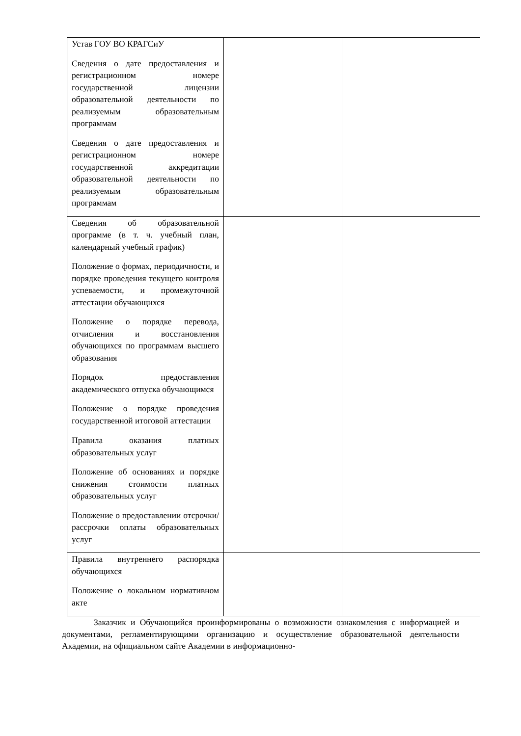| Устав ГОУ ВО КРАГСиУ Сведения о дате предоставления и регистрационном номере государственной лицензии образовательной деятельности по реализуемым образовательным программам Сведения о дате предоставления и регистрационном номере государственной аккредитации образовательной деятельности по реализуемым образовательным программам | | |
| Сведения об образовательной программе (в т. ч. учебный план, календарный учебный график) Положение о формах, периодичности, и порядке проведения текущего контроля успеваемости, и промежуточной аттестации обучающихся Положение о порядке перевода, отчисления и восстановления обучающихся по программам высшего образования Порядок предоставления академического отпуска обучающимся Положение о порядке проведения государственной итоговой аттестации | | |
| Правила оказания платных образовательных услуг Положение об основаниях и порядке снижения стоимости платных образовательных услуг Положение о предоставлении отсрочки/рассрочки оплаты образовательных услуг | | |
| Правила внутреннего распорядка обучающихся Положение о локальном нормативном акте | | |
Заказчик и Обучающийся проинформированы о возможности ознакомления с информацией и документами, регламентирующими организацию и осуществление образовательной деятельности Академии, на официальном сайте Академии в информационно-